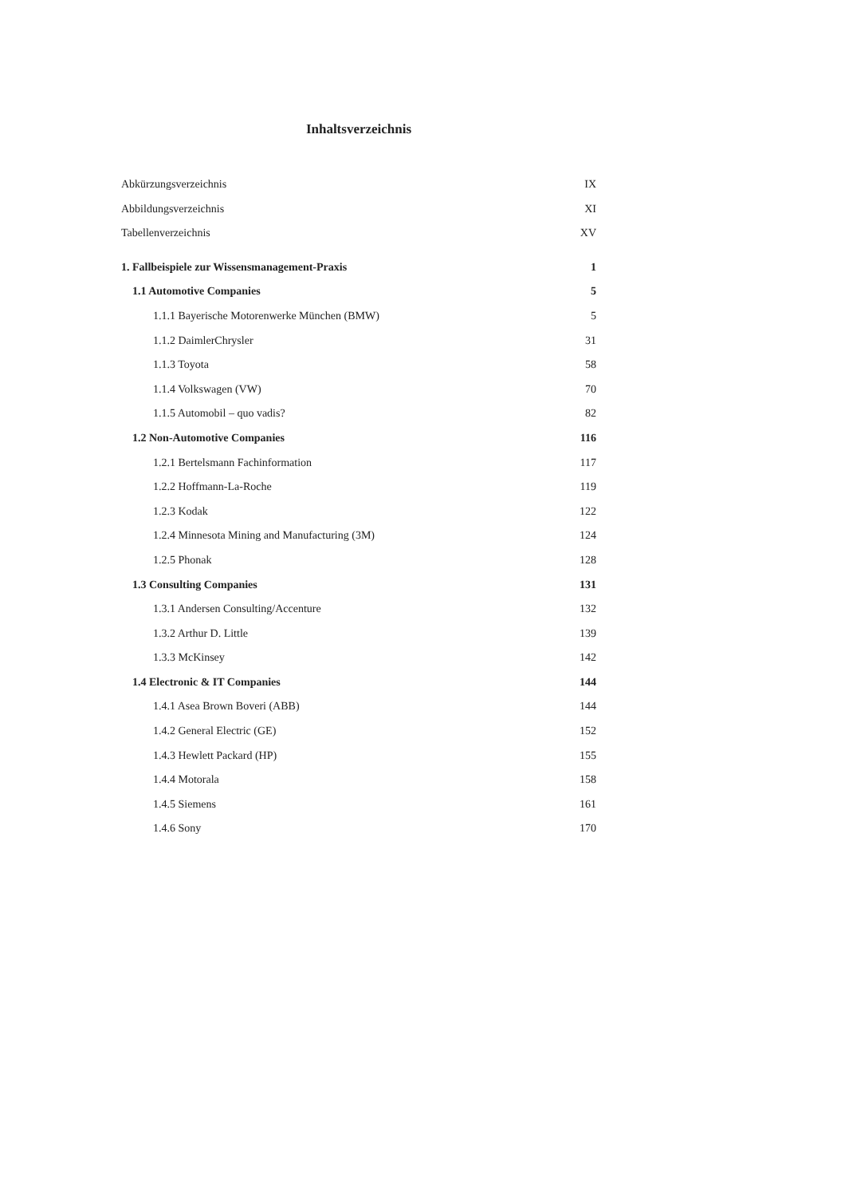Inhaltsverzeichnis
Abkürzungsverzeichnis IX
Abbildungsverzeichnis XI
Tabellenverzeichnis XV
1. Fallbeispiele zur Wissensmanagement-Praxis 1
1.1 Automotive Companies 5
1.1.1 Bayerische Motorenwerke München (BMW) 5
1.1.2 DaimlerChrysler 31
1.1.3 Toyota 58
1.1.4 Volkswagen (VW) 70
1.1.5 Automobil – quo vadis? 82
1.2 Non-Automotive Companies 116
1.2.1 Bertelsmann Fachinformation 117
1.2.2 Hoffmann-La-Roche 119
1.2.3 Kodak 122
1.2.4 Minnesota Mining and Manufacturing (3M) 124
1.2.5 Phonak 128
1.3 Consulting Companies 131
1.3.1 Andersen Consulting/Accenture 132
1.3.2 Arthur D. Little 139
1.3.3 McKinsey 142
1.4 Electronic & IT Companies 144
1.4.1 Asea Brown Boveri (ABB) 144
1.4.2 General Electric (GE) 152
1.4.3 Hewlett Packard (HP) 155
1.4.4 Motorala 158
1.4.5 Siemens 161
1.4.6 Sony 170